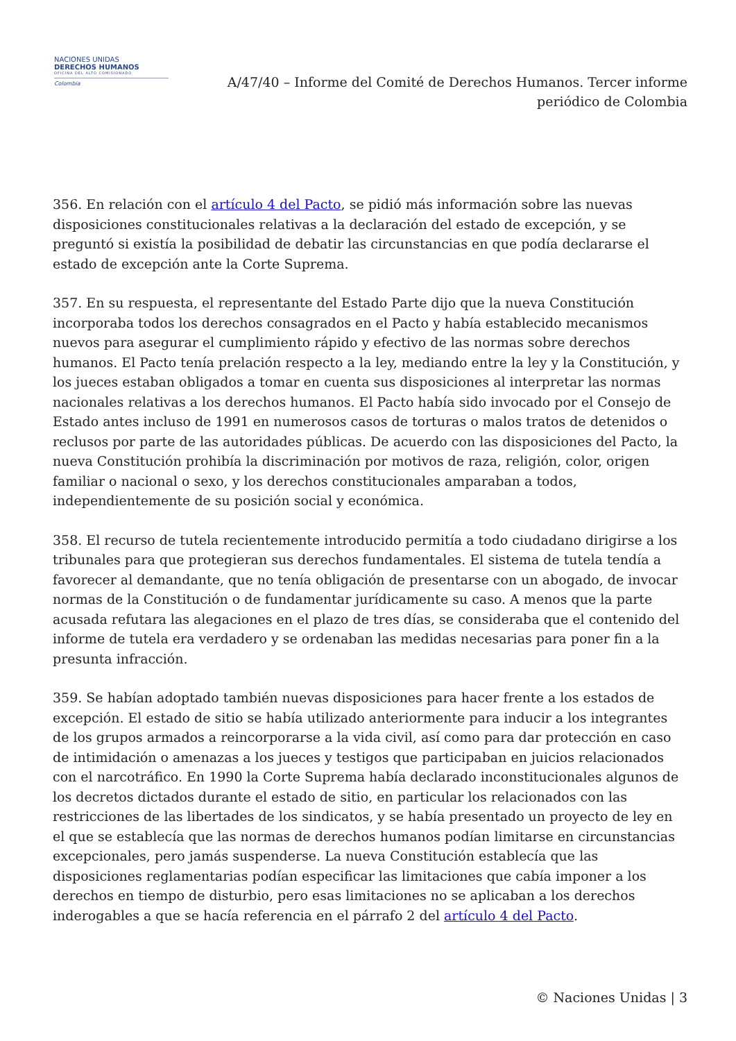NACIONES UNIDAS
DERECHOS HUMANOS
OFICINA DEL ALTO COMISIONADO
Colombia
A/47/40 – Informe del Comité de Derechos Humanos. Tercer informe periódico de Colombia
356. En relación con el artículo 4 del Pacto, se pidió más información sobre las nuevas disposiciones constitucionales relativas a la declaración del estado de excepción, y se preguntó si existía la posibilidad de debatir las circunstancias en que podía declararse el estado de excepción ante la Corte Suprema.
357. En su respuesta, el representante del Estado Parte dijo que la nueva Constitución incorporaba todos los derechos consagrados en el Pacto y había establecido mecanismos nuevos para asegurar el cumplimiento rápido y efectivo de las normas sobre derechos humanos. El Pacto tenía prelación respecto a la ley, mediando entre la ley y la Constitución, y los jueces estaban obligados a tomar en cuenta sus disposiciones al interpretar las normas nacionales relativas a los derechos humanos. El Pacto había sido invocado por el Consejo de Estado antes incluso de 1991 en numerosos casos de torturas o malos tratos de detenidos o reclusos por parte de las autoridades públicas. De acuerdo con las disposiciones del Pacto, la nueva Constitución prohibía la discriminación por motivos de raza, religión, color, origen familiar o nacional o sexo, y los derechos constitucionales amparaban a todos, independientemente de su posición social y económica.
358. El recurso de tutela recientemente introducido permitía a todo ciudadano dirigirse a los tribunales para que protegieran sus derechos fundamentales. El sistema de tutela tendía a favorecer al demandante, que no tenía obligación de presentarse con un abogado, de invocar normas de la Constitución o de fundamentar jurídicamente su caso. A menos que la parte acusada refutara las alegaciones en el plazo de tres días, se consideraba que el contenido del informe de tutela era verdadero y se ordenaban las medidas necesarias para poner fin a la presunta infracción.
359. Se habían adoptado también nuevas disposiciones para hacer frente a los estados de excepción. El estado de sitio se había utilizado anteriormente para inducir a los integrantes de los grupos armados a reincorporarse a la vida civil, así como para dar protección en caso de intimidación o amenazas a los jueces y testigos que participaban en juicios relacionados con el narcotráfico. En 1990 la Corte Suprema había declarado inconstitucionales algunos de los decretos dictados durante el estado de sitio, en particular los relacionados con las restricciones de las libertades de los sindicatos, y se había presentado un proyecto de ley en el que se establecía que las normas de derechos humanos podían limitarse en circunstancias excepcionales, pero jamás suspenderse. La nueva Constitución establecía que las disposiciones reglamentarias podían especificar las limitaciones que cabía imponer a los derechos en tiempo de disturbio, pero esas limitaciones no se aplicaban a los derechos inderogables a que se hacía referencia en el párrafo 2 del artículo 4 del Pacto.
© Naciones Unidas | 3